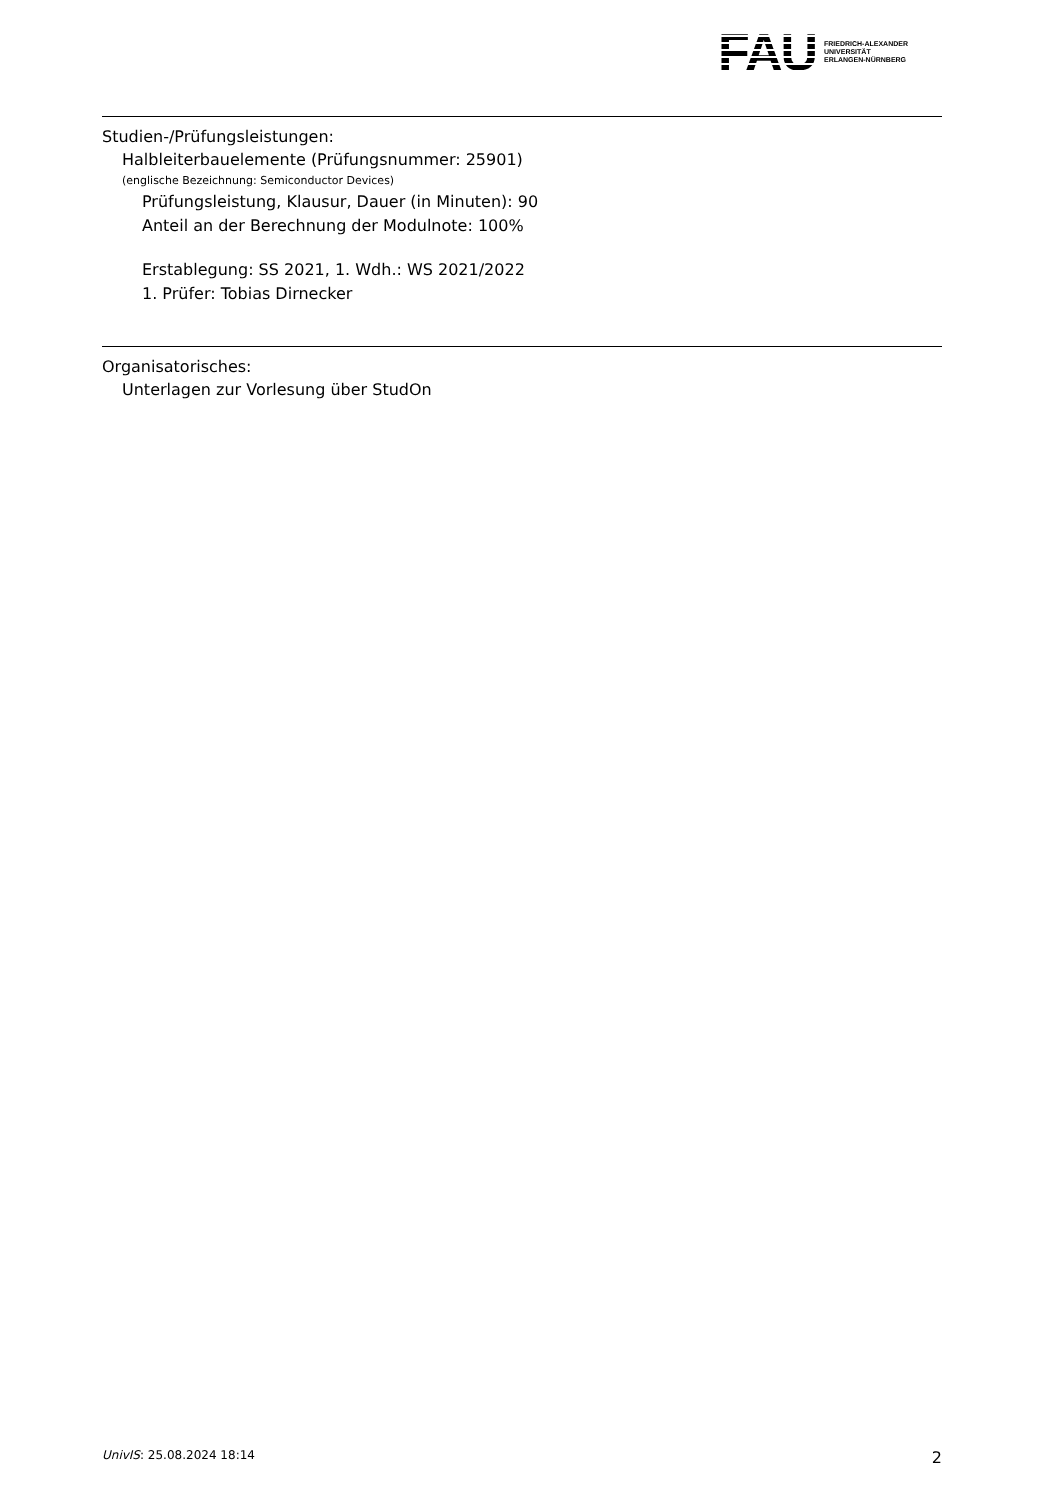FAU
FRIEDRICH-ALEXANDER
UNIVERSITÄT
ERLANGEN-NÜRNBERG
Studien-/Prüfungsleistungen:
Halbleiterbauelemente (Prüfungsnummer: 25901)
(englische Bezeichnung: Semiconductor Devices)
Prüfungsleistung, Klausur, Dauer (in Minuten): 90
Anteil an der Berechnung der Modulnote: 100%
Erstablegung: SS 2021, 1. Wdh.: WS 2021/2022
1. Prüfer: Tobias Dirnecker
Organisatorisches:
Unterlagen zur Vorlesung über StudOn
UnivIS: 25.08.2024 18:14 2